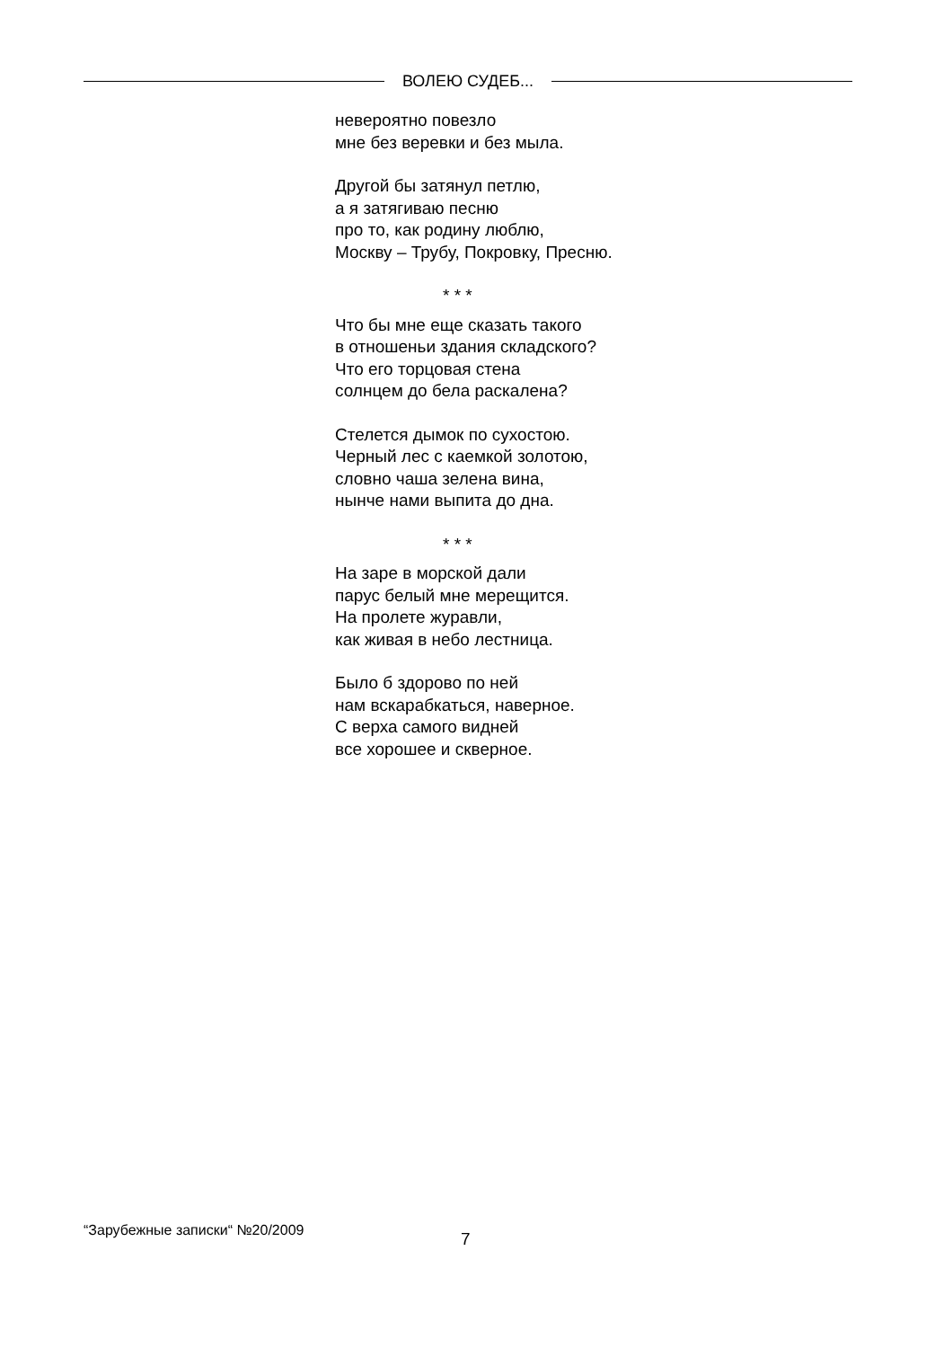ВОЛЕЮ СУДЕБ...
невероятно повезло
мне без веревки и без мыла.
Другой бы затянул петлю,
а я затягиваю песню
про то, как родину люблю,
Москву – Трубу, Покровку, Пресню.
* * *
Что бы мне еще сказать такого
в отношеньи здания складского?
Что его торцовая стена
солнцем до бела раскалена?
Стелется дымок по сухостою.
Черный лес с каемкой золотою,
словно чаша зелена вина,
нынче нами выпита до дна.
* * *
На заре в морской дали
парус белый мне мерещится.
На пролете журавли,
как живая в небо лестница.
Было б здорово по ней
нам вскарабкаться, наверное.
С верха самого видней
все хорошее и скверное.
“Зарубежные записки“ №20/2009 7